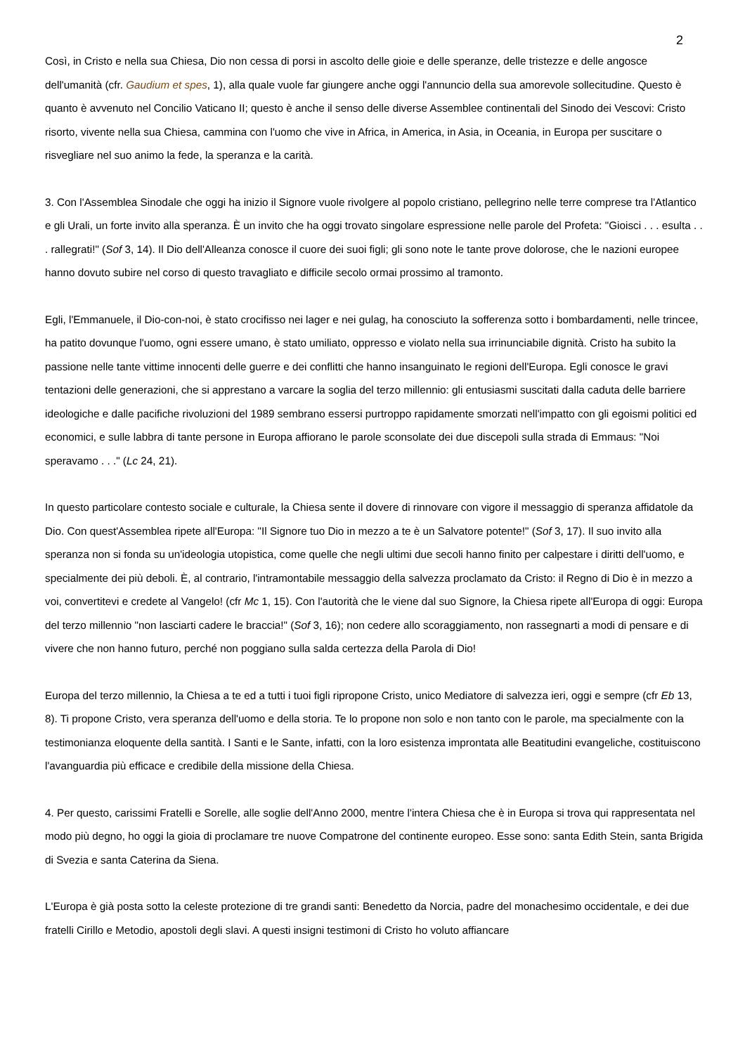2
Così, in Cristo e nella sua Chiesa, Dio non cessa di porsi in ascolto delle gioie e delle speranze, delle tristezze e delle angosce dell'umanità (cfr. Gaudium et spes, 1), alla quale vuole far giungere anche oggi l'annuncio della sua amorevole sollecitudine. Questo è quanto è avvenuto nel Concilio Vaticano II; questo è anche il senso delle diverse Assemblee continentali del Sinodo dei Vescovi: Cristo risorto, vivente nella sua Chiesa, cammina con l'uomo che vive in Africa, in America, in Asia, in Oceania, in Europa per suscitare o risvegliare nel suo animo la fede, la speranza e la carità.
3. Con l'Assemblea Sinodale che oggi ha inizio il Signore vuole rivolgere al popolo cristiano, pellegrino nelle terre comprese tra l'Atlantico e gli Urali, un forte invito alla speranza. È un invito che ha oggi trovato singolare espressione nelle parole del Profeta: "Gioisci . . . esulta . . . rallegrati!" (Sof 3, 14). Il Dio dell'Alleanza conosce il cuore dei suoi figli; gli sono note le tante prove dolorose, che le nazioni europee hanno dovuto subire nel corso di questo travagliato e difficile secolo ormai prossimo al tramonto.
Egli, l'Emmanuele, il Dio-con-noi, è stato crocifisso nei lager e nei gulag, ha conosciuto la sofferenza sotto i bombardamenti, nelle trincee, ha patito dovunque l'uomo, ogni essere umano, è stato umiliato, oppresso e violato nella sua irrinunciabile dignità. Cristo ha subito la passione nelle tante vittime innocenti delle guerre e dei conflitti che hanno insanguinato le regioni dell'Europa. Egli conosce le gravi tentazioni delle generazioni, che si apprestano a varcare la soglia del terzo millennio: gli entusiasmi suscitati dalla caduta delle barriere ideologiche e dalle pacifiche rivoluzioni del 1989 sembrano essersi purtroppo rapidamente smorzati nell'impatto con gli egoismi politici ed economici, e sulle labbra di tante persone in Europa affiorano le parole sconsolate dei due discepoli sulla strada di Emmaus: "Noi speravamo . . ." (Lc 24, 21).
In questo particolare contesto sociale e culturale, la Chiesa sente il dovere di rinnovare con vigore il messaggio di speranza affidatole da Dio. Con quest'Assemblea ripete all'Europa: "Il Signore tuo Dio in mezzo a te è un Salvatore potente!" (Sof 3, 17). Il suo invito alla speranza non si fonda su un'ideologia utopistica, come quelle che negli ultimi due secoli hanno finito per calpestare i diritti dell'uomo, e specialmente dei più deboli. È, al contrario, l'intramontabile messaggio della salvezza proclamato da Cristo: il Regno di Dio è in mezzo a voi, convertitevi e credete al Vangelo! (cfr Mc 1, 15). Con l'autorità che le viene dal suo Signore, la Chiesa ripete all'Europa di oggi: Europa del terzo millennio "non lasciarti cadere le braccia!" (Sof 3, 16); non cedere allo scoraggiamento, non rassegnarti a modi di pensare e di vivere che non hanno futuro, perché non poggiano sulla salda certezza della Parola di Dio!
Europa del terzo millennio, la Chiesa a te ed a tutti i tuoi figli ripropone Cristo, unico Mediatore di salvezza ieri, oggi e sempre (cfr Eb 13, 8). Ti propone Cristo, vera speranza dell'uomo e della storia. Te lo propone non solo e non tanto con le parole, ma specialmente con la testimonianza eloquente della santità. I Santi e le Sante, infatti, con la loro esistenza improntata alle Beatitudini evangeliche, costituiscono l'avanguardia più efficace e credibile della missione della Chiesa.
4. Per questo, carissimi Fratelli e Sorelle, alle soglie dell'Anno 2000, mentre l'intera Chiesa che è in Europa si trova qui rappresentata nel modo più degno, ho oggi la gioia di proclamare tre nuove Compatrone del continente europeo. Esse sono: santa Edith Stein, santa Brigida di Svezia e santa Caterina da Siena.
L'Europa è già posta sotto la celeste protezione di tre grandi santi: Benedetto da Norcia, padre del monachesimo occidentale, e dei due fratelli Cirillo e Metodio, apostoli degli slavi. A questi insigni testimoni di Cristo ho voluto affiancare